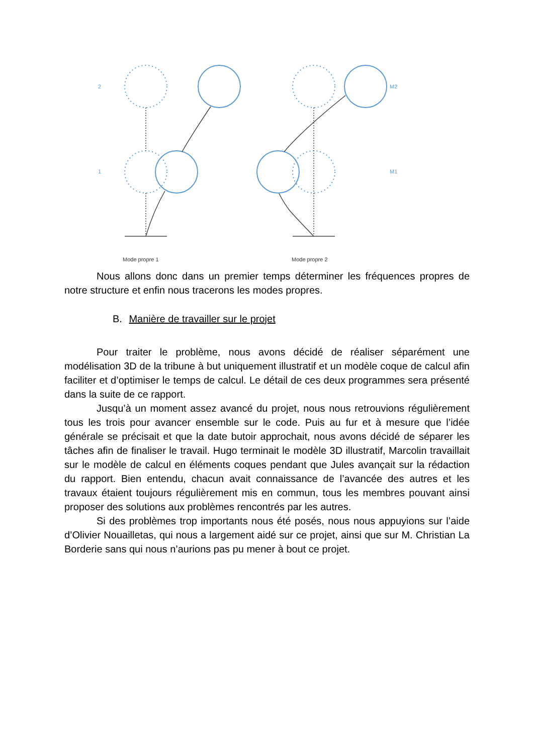2
1
M2
M1
Mode propre 1
Mode propre 2
Nous allons donc dans un premier temps déterminer les fréquences propres de notre structure et enfin nous tracerons les modes propres.
B. Manière de travailler sur le projet
Pour traiter le problème, nous avons décidé de réaliser séparément une modélisation 3D de la tribune à but uniquement illustratif et un modèle coque de calcul afin faciliter et d’optimiser le temps de calcul. Le détail de ces deux programmes sera présenté dans la suite de ce rapport.
Jusqu’à un moment assez avancé du projet, nous nous retrouvions régulièrement tous les trois pour avancer ensemble sur le code. Puis au fur et à mesure que l’idée générale se précisait et que la date butoir approchait, nous avons décidé de séparer les tâches afin de finaliser le travail. Hugo terminait le modèle 3D illustratif, Marcolin travaillait sur le modèle de calcul en éléments coques pendant que Jules avançait sur la rédaction du rapport. Bien entendu, chacun avait connaissance de l’avancée des autres et les travaux étaient toujours régulièrement mis en commun, tous les membres pouvant ainsi proposer des solutions aux problèmes rencontrés par les autres.
Si des problèmes trop importants nous été posés, nous nous appuyions sur l’aide d’Olivier Nouailletas, qui nous a largement aidé sur ce projet, ainsi que sur M. Christian La Borderie sans qui nous n’aurions pas pu mener à bout ce projet.